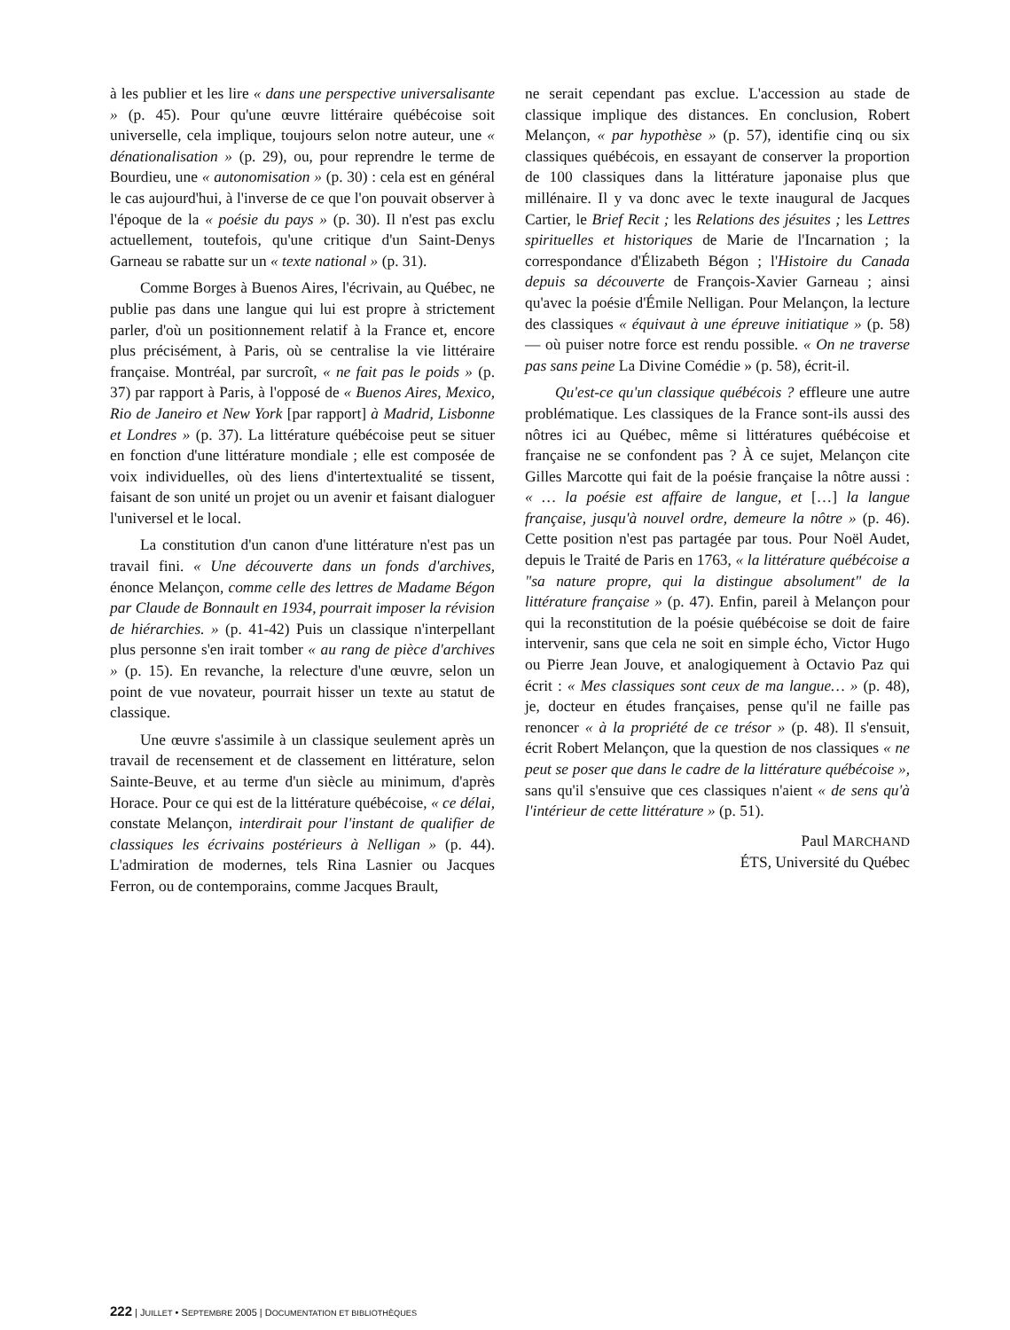à les publier et les lire « dans une perspective universalisante » (p. 45). Pour qu'une œuvre littéraire québécoise soit universelle, cela implique, toujours selon notre auteur, une « dénationalisation » (p. 29), ou, pour reprendre le terme de Bourdieu, une « autonomisation » (p. 30) : cela est en général le cas aujourd'hui, à l'inverse de ce que l'on pouvait observer à l'époque de la « poésie du pays » (p. 30). Il n'est pas exclu actuellement, toutefois, qu'une critique d'un Saint-Denys Garneau se rabatte sur un « texte national » (p. 31).
Comme Borges à Buenos Aires, l'écrivain, au Québec, ne publie pas dans une langue qui lui est propre à strictement parler, d'où un positionnement relatif à la France et, encore plus précisément, à Paris, où se centralise la vie littéraire française. Montréal, par surcroît, « ne fait pas le poids » (p. 37) par rapport à Paris, à l'opposé de « Buenos Aires, Mexico, Rio de Janeiro et New York [par rapport] à Madrid, Lisbonne et Londres » (p. 37). La littérature québécoise peut se situer en fonction d'une littérature mondiale ; elle est composée de voix individuelles, où des liens d'intertextualité se tissent, faisant de son unité un projet ou un avenir et faisant dialoguer l'universel et le local.
La constitution d'un canon d'une littérature n'est pas un travail fini. « Une découverte dans un fonds d'archives, énonce Melançon, comme celle des lettres de Madame Bégon par Claude de Bonnault en 1934, pourrait imposer la révision de hiérarchies. » (p. 41-42) Puis un classique n'interpellant plus personne s'en irait tomber « au rang de pièce d'archives » (p. 15). En revanche, la relecture d'une œuvre, selon un point de vue novateur, pourrait hisser un texte au statut de classique.
Une œuvre s'assimile à un classique seulement après un travail de recensement et de classement en littérature, selon Sainte-Beuve, et au terme d'un siècle au minimum, d'après Horace. Pour ce qui est de la littérature québécoise, « ce délai, constate Melançon, interdirait pour l'instant de qualifier de classiques les écrivains postérieurs à Nelligan » (p. 44). L'admiration de modernes, tels Rina Lasnier ou Jacques Ferron, ou de contemporains, comme Jacques Brault,
ne serait cependant pas exclue. L'accession au stade de classique implique des distances. En conclusion, Robert Melançon, « par hypothèse » (p. 57), identifie cinq ou six classiques québécois, en essayant de conserver la proportion de 100 classiques dans la littérature japonaise plus que millénaire. Il y va donc avec le texte inaugural de Jacques Cartier, le Brief Recit ; les Relations des jésuites ; les Lettres spirituelles et historiques de Marie de l'Incarnation ; la correspondance d'Élizabeth Bégon ; l'Histoire du Canada depuis sa découverte de François-Xavier Garneau ; ainsi qu'avec la poésie d'Émile Nelligan. Pour Melançon, la lecture des classiques « équivaut à une épreuve initiatique » (p. 58) — où puiser notre force est rendu possible. « On ne traverse pas sans peine La Divine Comédie » (p. 58), écrit-il.
Qu'est-ce qu'un classique québécois ? effleure une autre problématique. Les classiques de la France sont-ils aussi des nôtres ici au Québec, même si littératures québécoise et française ne se confondent pas ? À ce sujet, Melançon cite Gilles Marcotte qui fait de la poésie française la nôtre aussi : « … la poésie est affaire de langue, et […] la langue française, jusqu'à nouvel ordre, demeure la nôtre » (p. 46). Cette position n'est pas partagée par tous. Pour Noël Audet, depuis le Traité de Paris en 1763, « la littérature québécoise a "sa nature propre, qui la distingue absolument" de la littérature française » (p. 47). Enfin, pareil à Melançon pour qui la reconstitution de la poésie québécoise se doit de faire intervenir, sans que cela ne soit en simple écho, Victor Hugo ou Pierre Jean Jouve, et analogiquement à Octavio Paz qui écrit : « Mes classiques sont ceux de ma langue… » (p. 48), je, docteur en études françaises, pense qu'il ne faille pas renoncer « à la propriété de ce trésor » (p. 48). Il s'ensuit, écrit Robert Melançon, que la question de nos classiques « ne peut se poser que dans le cadre de la littérature québécoise », sans qu'il s'ensuive que ces classiques n'aient « de sens qu'à l'intérieur de cette littérature » (p. 51).
Paul MARCHAND
ÉTS, Université du Québec
222 | JUILLET • SEPTEMBRE 2005 | DOCUMENTATION ET BIBLIOTHÈQUES